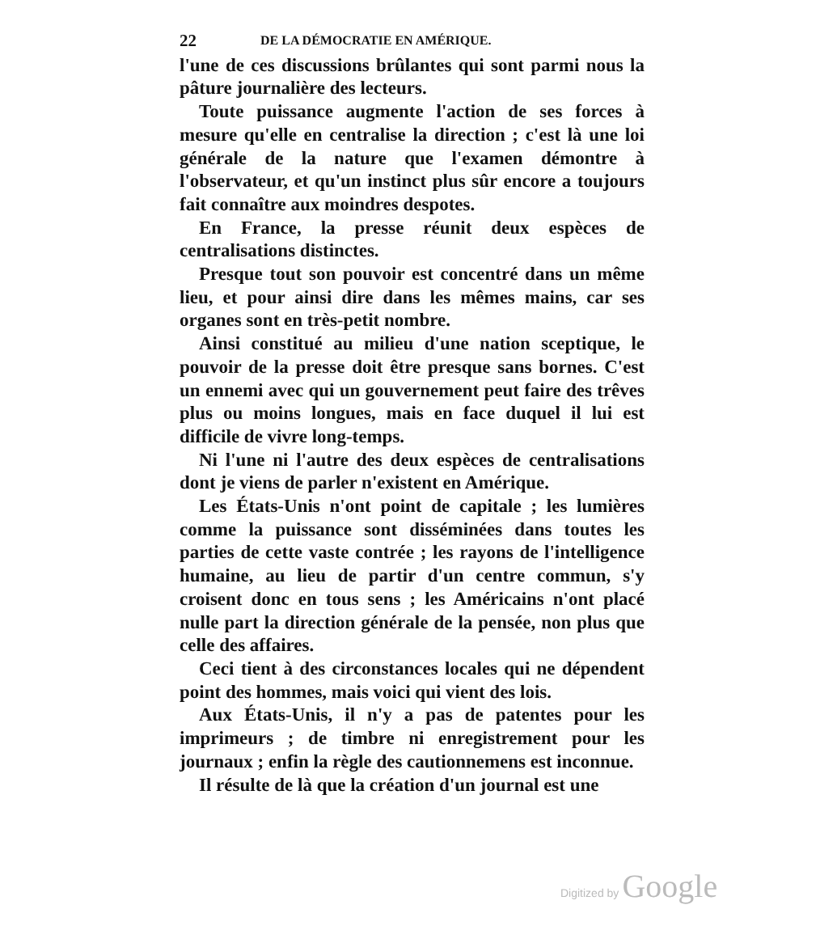22 DE LA DÉMOCRATIE EN AMÉRIQUE.
l'une de ces discussions brûlantes qui sont parmi nous la pâture journalière des lecteurs.
Toute puissance augmente l'action de ses forces à mesure qu'elle en centralise la direction ; c'est là une loi générale de la nature que l'examen démontre à l'observateur, et qu'un instinct plus sûr encore a toujours fait connaître aux moindres despotes.
En France, la presse réunit deux espèces de centralisations distinctes.
Presque tout son pouvoir est concentré dans un même lieu, et pour ainsi dire dans les mêmes mains, car ses organes sont en très-petit nombre.
Ainsi constitué au milieu d'une nation sceptique, le pouvoir de la presse doit être presque sans bornes. C'est un ennemi avec qui un gouvernement peut faire des trêves plus ou moins longues, mais en face duquel il lui est difficile de vivre long-temps.
Ni l'une ni l'autre des deux espèces de centralisations dont je viens de parler n'existent en Amérique.
Les États-Unis n'ont point de capitale ; les lumières comme la puissance sont disséminées dans toutes les parties de cette vaste contrée ; les rayons de l'intelligence humaine, au lieu de partir d'un centre commun, s'y croisent donc en tous sens ; les Américains n'ont placé nulle part la direction générale de la pensée, non plus que celle des affaires.
Ceci tient à des circonstances locales qui ne dépendent point des hommes, mais voici qui vient des lois.
Aux États-Unis, il n'y a pas de patentes pour les imprimeurs ; de timbre ni enregistrement pour les journaux ; enfin la règle des cautionnemens est inconnue.
Il résulte de là que la création d'un journal est une
Digitized by Google